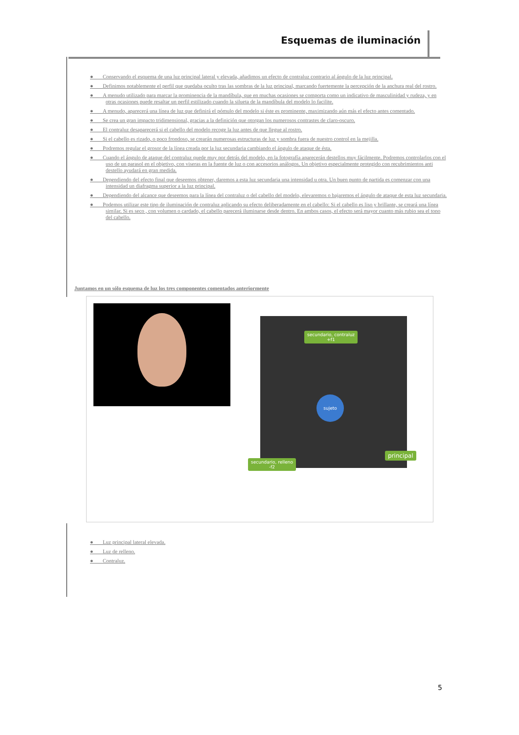Esquemas de iluminación
● Conservando el esquema de una luz principal lateral y elevada, añadimos un efecto de contraluz contrario al ángulo de la luz principal.
● Definimos notablemente el perfil que quedaba oculto tras las sombras de la luz principal, marcando fuertemente la percepción de la anchura real del rostro.
● A menudo utilizado para marcar la prominencia de la mandíbula, que en muchas ocasiones se comporta como un indicativo de masculinidad y rudeza, y en otras ocasiones puede resaltar un perfil estilizado cuando la silueta de la mandíbula del modelo lo facilite.
● A menudo, aparecerá una línea de luz que definirá el pómulo del modelo si éste es prominente, maximizando aún más el efecto antes comentado.
● Se crea un gran impacto tridimensional, gracias a la definición que otorgan los numerosos contrastes de claro-oscuro.
● El contraluz desaparecerá si el cabello del modelo recoge la luz antes de que llegue al rostro.
● Si el cabello es rizado, o poco frondoso, se crearán numerosas estructuras de luz y sombra fuera de nuestro control en la mejilla.
● Podremos regular el grosor de la línea creada por la luz secundaria cambiando el ángulo de ataque de ésta.
● Cuando el ángulo de ataque del contraluz quede muy por detrás del modelo, en la fotografía aparecerán destellos muy fácilmente. Podremos controlarlos con el uso de un parasol en el objetivo, con viseras en la fuente de luz o con accesorios análogos. Un objetivo especialmente protegido con recubrimientos anti destello ayudará en gran medida.
● Dependiendo del efecto final que deseemos obtener, daremos a esta luz secundaria una intensidad u otra. Un buen punto de partida es comenzar con una intensidad un diafragma superior a la luz principal.
● Dependiendo del alcance que deseemos para la línea del contraluz o del cabello del modelo, elevaremos o bajaremos el ángulo de ataque de esta luz secundaria.
● Podemos utilizar este tipo de iluminación de contraluz aplicando su efecto deliberadamente en el cabello: Si el cabello es liso y brillante, se creará una línea similar. Si es seco , con volumen o cardado, el cabello parecerá iluminarse desde dentro. En ambos casos, el efecto será mayor cuanto más rubio sea el tono del cabello.
Juntamos en un sólo esquema de luz los tres componentes comentados anteriormente
sujeto
secundario, contraluz
+f1
secundario, relleno
-f2
principal
● Luz principal lateral elevada.
● Luz de relleno.
● Contraluz.
5